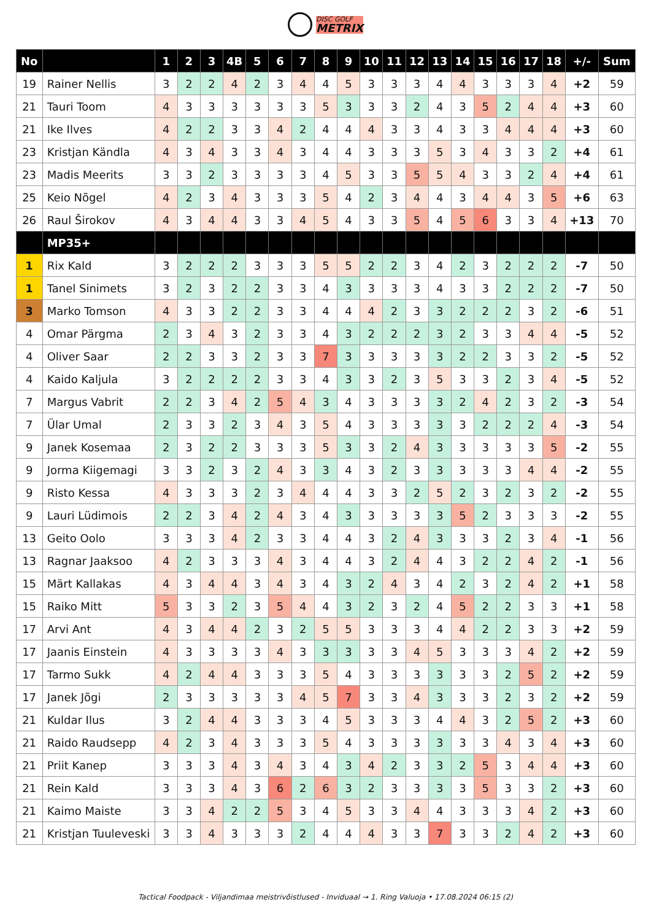DISC GOLF
METRIX
| No | | 1 | 2 | 3 | 4B | 5 | 6 | 7 | 8 | 9 | 10 | 11 | 12 | 13 | 14 | 15 | 16 | 17 | 18 | +/- | Sum |
| --- | --- | --- | --- | --- | --- | --- | --- | --- | --- | --- | --- | --- | --- | --- | --- | --- | --- | --- | --- | --- | --- |
| 19 | Rainer Nellis | 3 | 2 | 2 | 4 | 2 | 3 | 4 | 4 | 5 | 3 | 3 | 3 | 4 | 4 | 3 | 3 | 3 | 4 | +2 | 59 |
| 21 | Tauri Toom | 4 | 3 | 3 | 3 | 3 | 3 | 3 | 5 | 3 | 3 | 3 | 2 | 4 | 3 | 5 | 2 | 4 | 4 | +3 | 60 |
| 21 | Ike Ilves | 4 | 2 | 2 | 3 | 3 | 4 | 2 | 4 | 4 | 4 | 3 | 3 | 4 | 3 | 3 | 4 | 4 | 4 | +3 | 60 |
| 23 | Kristjan Kändla | 4 | 3 | 4 | 3 | 3 | 4 | 3 | 4 | 4 | 3 | 3 | 3 | 5 | 3 | 4 | 3 | 3 | 2 | +4 | 61 |
| 23 | Madis Meerits | 3 | 3 | 2 | 3 | 3 | 3 | 3 | 4 | 5 | 3 | 3 | 5 | 5 | 4 | 3 | 3 | 2 | 4 | +4 | 61 |
| 25 | Keio Nõgel | 4 | 2 | 3 | 4 | 3 | 3 | 3 | 5 | 4 | 2 | 3 | 4 | 4 | 3 | 4 | 4 | 3 | 5 | +6 | 63 |
| 26 | Raul Širokov | 4 | 3 | 4 | 4 | 3 | 3 | 4 | 5 | 4 | 3 | 3 | 5 | 4 | 5 | 6 | 3 | 3 | 4 | +13 | 70 |
| | MP35+ | | | | | | | | | | | | | | | | | | | | |
| 1 | Rix Kald | 3 | 2 | 2 | 2 | 3 | 3 | 3 | 5 | 5 | 2 | 2 | 3 | 4 | 2 | 3 | 2 | 2 | 2 | -7 | 50 |
| 1 | Tanel Sinimets | 3 | 2 | 3 | 2 | 2 | 3 | 3 | 4 | 3 | 3 | 3 | 3 | 4 | 3 | 3 | 2 | 2 | 2 | -7 | 50 |
| 3 | Marko Tomson | 4 | 3 | 3 | 2 | 2 | 3 | 3 | 4 | 4 | 4 | 2 | 3 | 3 | 2 | 2 | 2 | 3 | 2 | -6 | 51 |
| 4 | Omar Pärgma | 2 | 3 | 4 | 3 | 2 | 3 | 3 | 4 | 3 | 2 | 2 | 2 | 3 | 2 | 3 | 3 | 4 | 4 | -5 | 52 |
| 4 | Oliver Saar | 2 | 2 | 3 | 3 | 2 | 3 | 3 | 7 | 3 | 3 | 3 | 3 | 3 | 2 | 2 | 3 | 3 | 2 | -5 | 52 |
| 4 | Kaido Kaljula | 3 | 2 | 2 | 2 | 2 | 3 | 3 | 4 | 3 | 3 | 2 | 3 | 5 | 3 | 3 | 2 | 3 | 4 | -5 | 52 |
| 7 | Margus Vabrit | 2 | 2 | 3 | 4 | 2 | 5 | 4 | 3 | 4 | 3 | 3 | 3 | 3 | 2 | 4 | 2 | 3 | 2 | -3 | 54 |
| 7 | Ülar Umal | 2 | 3 | 3 | 2 | 3 | 4 | 3 | 5 | 4 | 3 | 3 | 3 | 3 | 3 | 2 | 2 | 2 | 4 | -3 | 54 |
| 9 | Janek Kosemaa | 2 | 3 | 2 | 2 | 3 | 3 | 3 | 5 | 3 | 3 | 2 | 4 | 3 | 3 | 3 | 3 | 3 | 5 | -2 | 55 |
| 9 | Jorma Kiigemagi | 3 | 3 | 2 | 3 | 2 | 4 | 3 | 3 | 4 | 3 | 2 | 3 | 3 | 3 | 3 | 3 | 4 | 4 | -2 | 55 |
| 9 | Risto Kessa | 4 | 3 | 3 | 3 | 2 | 3 | 4 | 4 | 4 | 3 | 3 | 2 | 5 | 2 | 3 | 2 | 3 | 2 | -2 | 55 |
| 9 | Lauri Lüdimois | 2 | 2 | 3 | 4 | 2 | 4 | 3 | 4 | 3 | 3 | 3 | 3 | 3 | 5 | 2 | 3 | 3 | 3 | -2 | 55 |
| 13 | Geito Oolo | 3 | 3 | 3 | 4 | 2 | 3 | 3 | 4 | 4 | 3 | 2 | 4 | 3 | 3 | 3 | 2 | 3 | 4 | -1 | 56 |
| 13 | Ragnar Jaaksoo | 4 | 2 | 3 | 3 | 3 | 4 | 3 | 4 | 4 | 3 | 2 | 4 | 4 | 3 | 2 | 2 | 4 | 2 | -1 | 56 |
| 15 | Märt Kallakas | 4 | 3 | 4 | 4 | 3 | 4 | 3 | 4 | 3 | 2 | 4 | 3 | 4 | 2 | 3 | 2 | 4 | 2 | +1 | 58 |
| 15 | Raiko Mitt | 5 | 3 | 3 | 2 | 3 | 5 | 4 | 4 | 3 | 2 | 3 | 2 | 4 | 5 | 2 | 2 | 3 | 3 | +1 | 58 |
| 17 | Arvi Ant | 4 | 3 | 4 | 4 | 2 | 3 | 2 | 5 | 5 | 3 | 3 | 3 | 4 | 4 | 2 | 2 | 3 | 3 | +2 | 59 |
| 17 | Jaanis Einstein | 4 | 3 | 3 | 3 | 3 | 4 | 3 | 3 | 3 | 3 | 3 | 4 | 5 | 3 | 3 | 3 | 4 | 2 | +2 | 59 |
| 17 | Tarmo Sukk | 4 | 2 | 4 | 4 | 3 | 3 | 3 | 5 | 4 | 3 | 3 | 3 | 3 | 3 | 3 | 2 | 5 | 2 | +2 | 59 |
| 17 | Janek Jõgi | 2 | 3 | 3 | 3 | 3 | 3 | 4 | 5 | 7 | 3 | 3 | 4 | 3 | 3 | 3 | 2 | 3 | 2 | +2 | 59 |
| 21 | Kuldar Ilus | 3 | 2 | 4 | 4 | 3 | 3 | 3 | 4 | 5 | 3 | 3 | 3 | 4 | 4 | 3 | 2 | 5 | 2 | +3 | 60 |
| 21 | Raido Raudsepp | 4 | 2 | 3 | 4 | 3 | 3 | 3 | 5 | 4 | 3 | 3 | 3 | 3 | 3 | 3 | 4 | 3 | 4 | +3 | 60 |
| 21 | Priit Kanep | 3 | 3 | 3 | 4 | 3 | 4 | 3 | 4 | 3 | 4 | 2 | 3 | 3 | 2 | 5 | 3 | 4 | 4 | +3 | 60 |
| 21 | Rein Kald | 3 | 3 | 3 | 4 | 3 | 6 | 2 | 6 | 3 | 2 | 3 | 3 | 3 | 3 | 5 | 3 | 3 | 2 | +3 | 60 |
| 21 | Kaimo Maiste | 3 | 3 | 4 | 2 | 2 | 5 | 3 | 4 | 5 | 3 | 3 | 4 | 4 | 3 | 3 | 3 | 4 | 2 | +3 | 60 |
| 21 | Kristjan Tuuleveski | 3 | 3 | 4 | 3 | 3 | 3 | 2 | 4 | 4 | 4 | 3 | 3 | 7 | 3 | 3 | 2 | 4 | 2 | +3 | 60 |
Tactical Foodpack - Viljandimaa meistrivõistlused - Inviduaal → 1. Ring Valuoja • 17.08.2024 06:15 (2)